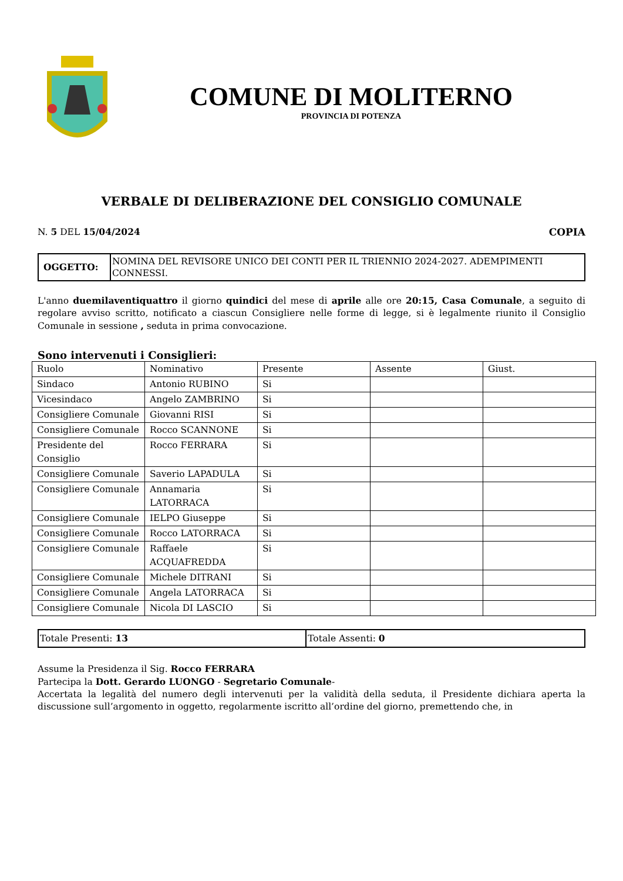COMUNE DI MOLITERNO
PROVINCIA DI POTENZA
VERBALE DI DELIBERAZIONE DEL CONSIGLIO COMUNALE
N. 5 DEL 15/04/2024 COPIA
| OGGETTO: | NOMINA DEL REVISORE UNICO DEI CONTI PER IL TRIENNIO 2024-2027. ADEMPIMENTI CONNESSI. |
L'anno duemilaventiquattro il giorno quindici del mese di aprile alle ore 20:15, Casa Comunale, a seguito di regolare avviso scritto, notificato a ciascun Consigliere nelle forme di legge, si è legalmente riunito il Consiglio Comunale in sessione , seduta in prima convocazione.
Sono intervenuti i Consiglieri:
| Ruolo | Nominativo | Presente | Assente | Giust. |
| Sindaco | Antonio RUBINO | Si | | |
| Vicesindaco | Angelo ZAMBRINO | Si | | |
| Consigliere Comunale | Giovanni RISI | Si | | |
| Consigliere Comunale | Rocco SCANNONE | Si | | |
| Presidente del Consiglio | Rocco FERRARA | Si | | |
| Consigliere Comunale | Saverio LAPADULA | Si | | |
| Consigliere Comunale | Annamaria LATORRACA | Si | | |
| Consigliere Comunale | IELPO Giuseppe | Si | | |
| Consigliere Comunale | Rocco LATORRACA | Si | | |
| Consigliere Comunale | Raffaele ACQUAFREDDA | Si | | |
| Consigliere Comunale | Michele DITRANI | Si | | |
| Consigliere Comunale | Angela LATORRACA | Si | | |
| Consigliere Comunale | Nicola DI LASCIO | Si | | |
| Totale Presenti: 13 | Totale Assenti: 0 |
Assume la Presidenza il Sig. Rocco FERRARA
Partecipa la Dott. Gerardo LUONGO - Segretario Comunale-
Accertata la legalità del numero degli intervenuti per la validità della seduta, il Presidente dichiara aperta la discussione sull’argomento in oggetto, regolarmente iscritto all’ordine del giorno, premettendo che, in